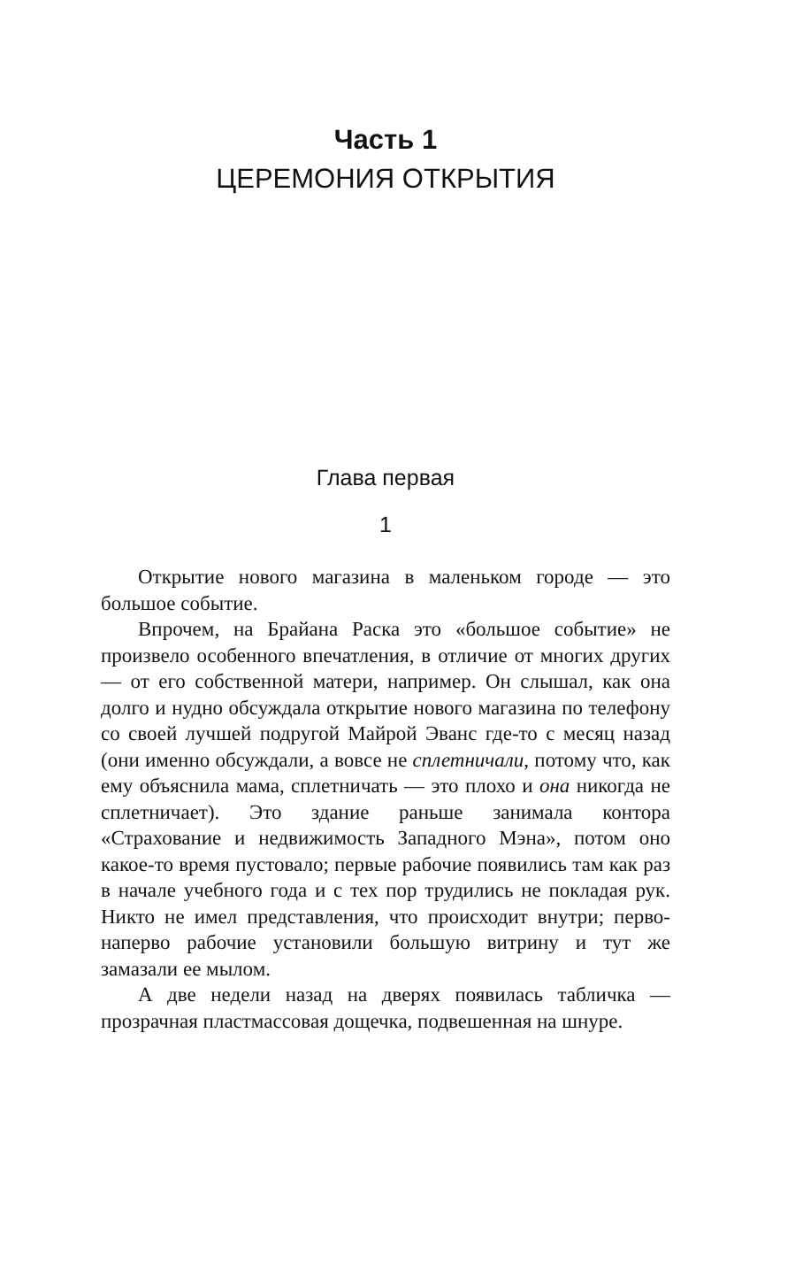Часть 1
ЦЕРЕМОНИЯ ОТКРЫТИЯ
Глава первая
1
Открытие нового магазина в маленьком городе — это большое событие.
Впрочем, на Брайана Раска это «большое событие» не произвело особенного впечатления, в отличие от многих других — от его собственной матери, например. Он слышал, как она долго и нудно обсуждала открытие нового магазина по телефону со своей лучшей подругой Майрой Эванс где-то с месяц назад (они именно обсуждали, а вовсе не сплетничали, потому что, как ему объяснила мама, сплетничать — это плохо и она никогда не сплетничает). Это здание раньше занимала контора «Страхование и недвижимость Западного Мэна», потом оно какое-то время пустовало; первые рабочие появились там как раз в начале учебного года и с тех пор трудились не покладая рук. Никто не имел представления, что происходит внутри; перво-наперво рабочие установили большую витрину и тут же замазали ее мылом.
А две недели назад на дверях появилась табличка — прозрачная пластмассовая дощечка, подвешенная на шнуре.